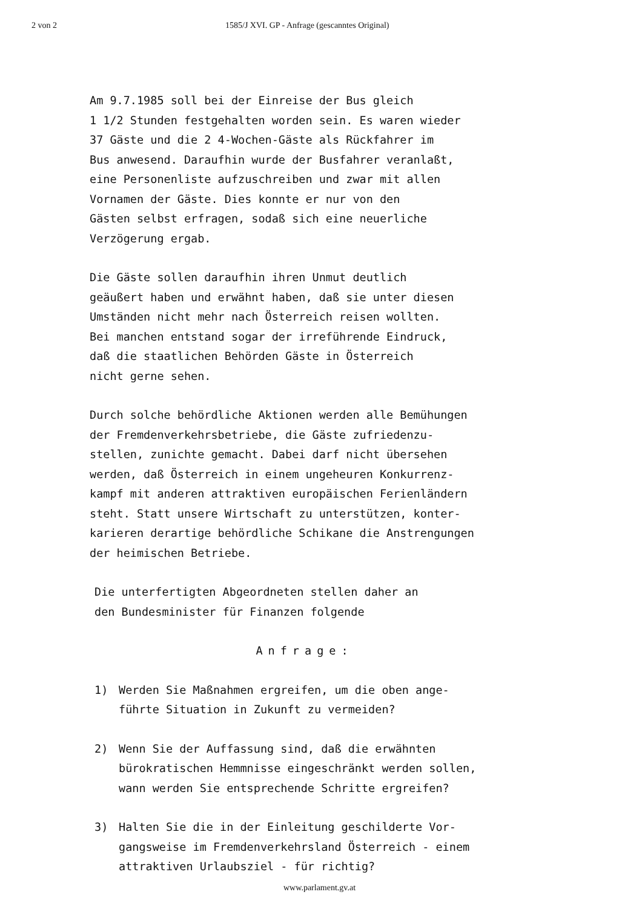2 von 2 1585/J XVI. GP - Anfrage (gescanntes Original)
Am 9.7.1985 soll bei der Einreise der Bus gleich
1 1/2 Stunden festgehalten worden sein. Es waren wieder
37 Gäste und die 2 4-Wochen-Gäste als Rückfahrer im
Bus anwesend. Daraufhin wurde der Busfahrer veranlaßt,
eine Personenliste aufzuschreiben und zwar mit allen
Vornamen der Gäste. Dies konnte er nur von den
Gästen selbst erfragen, sodaß sich eine neuerliche
Verzögerung ergab.
Die Gäste sollen daraufhin ihren Unmut deutlich
geäußert haben und erwähnt haben, daß sie unter diesen
Umständen nicht mehr nach Österreich reisen wollten.
Bei manchen entstand sogar der irreführende Eindruck,
daß die staatlichen Behörden Gäste in Österreich
nicht gerne sehen.
Durch solche behördliche Aktionen werden alle Bemühungen
der Fremdenverkehrsbetriebe, die Gäste zufriedenzu-
stellen, zunichte gemacht. Dabei darf nicht übersehen
werden, daß Österreich in einem ungeheuren Konkurrenz-
kampf mit anderen attraktiven europäischen Ferienländern
steht. Statt unsere Wirtschaft zu unterstützen, konter-
karieren derartige behördliche Schikane die Anstrengungen
der heimischen Betriebe.
Die unterfertigten Abgeordneten stellen daher an
den Bundesminister für Finanzen folgende
Anfrage:
1) Werden Sie Maßnahmen ergreifen, um die oben ange-
führte Situation in Zukunft zu vermeiden?
2) Wenn Sie der Auffassung sind, daß die erwähnten
bürokratischen Hemmnisse eingeschränkt werden sollen,
wann werden Sie entsprechende Schritte ergreifen?
3) Halten Sie die in der Einleitung geschilderte Vor-
gangsweise im Fremdenverkehrsland Österreich - einem
attraktiven Urlaubsziel - für richtig?
www.parlament.gv.at